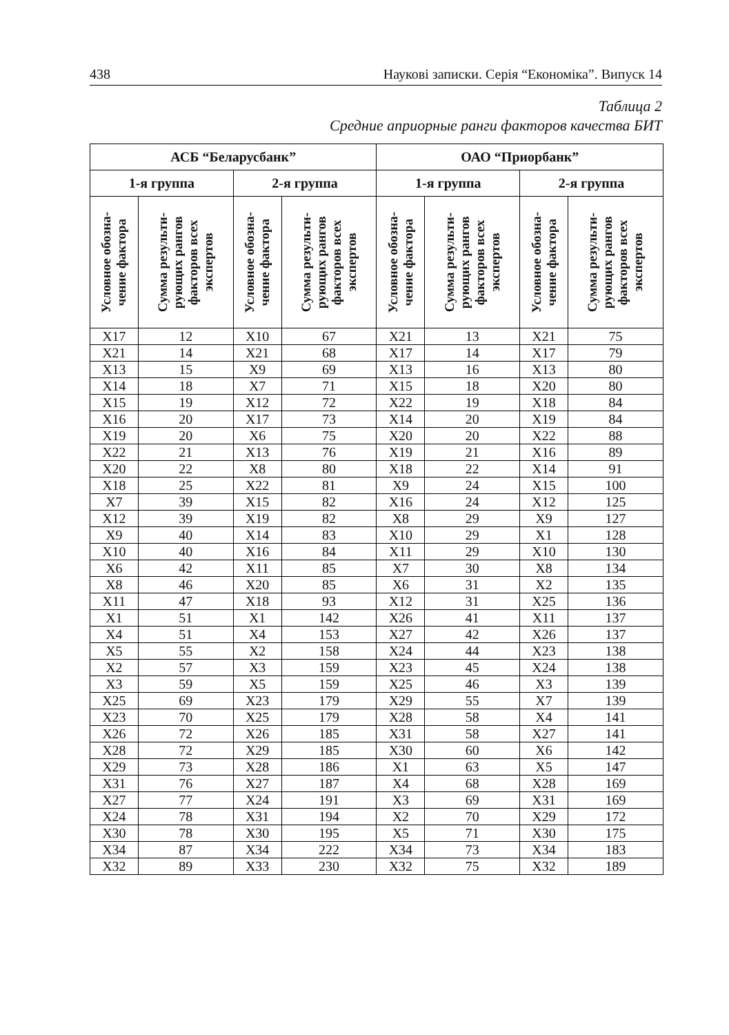438 Наукові записки. Серія “Економіка”. Випуск 14
Таблица 2
Средние априорные ранги факторов качества БИТ
| АСБ “Беларусбанк” | | | | ОАО “Приорбанк” | | | |
| --- | --- | --- | --- | --- | --- | --- | --- |
| 1-я группа | | 2-я группа | | 1-я группа | | 2-я группа | |
| Условное обозна- чение фактора | Сумма результи- рующих рангов факторов всех экспертов | Условное обозна- чение фактора | Сумма результи- рующих рангов факторов всех экспертов | Условное обозна- чение фактора | Сумма результи- рующих рангов факторов всех экспертов | Условное обозна- чение фактора | Сумма результи- рующих рангов факторов всех экспертов |
| X17 | 12 | X10 | 67 | X21 | 13 | X21 | 75 |
| X21 | 14 | X21 | 68 | X17 | 14 | X17 | 79 |
| X13 | 15 | X9 | 69 | X13 | 16 | X13 | 80 |
| X14 | 18 | X7 | 71 | X15 | 18 | X20 | 80 |
| X15 | 19 | X12 | 72 | X22 | 19 | X18 | 84 |
| X16 | 20 | X17 | 73 | X14 | 20 | X19 | 84 |
| X19 | 20 | X6 | 75 | X20 | 20 | X22 | 88 |
| X22 | 21 | X13 | 76 | X19 | 21 | X16 | 89 |
| X20 | 22 | X8 | 80 | X18 | 22 | X14 | 91 |
| X18 | 25 | X22 | 81 | X9 | 24 | X15 | 100 |
| X7 | 39 | X15 | 82 | X16 | 24 | X12 | 125 |
| X12 | 39 | X19 | 82 | X8 | 29 | X9 | 127 |
| X9 | 40 | X14 | 83 | X10 | 29 | X1 | 128 |
| X10 | 40 | X16 | 84 | X11 | 29 | X10 | 130 |
| X6 | 42 | X11 | 85 | X7 | 30 | X8 | 134 |
| X8 | 46 | X20 | 85 | X6 | 31 | X2 | 135 |
| X11 | 47 | X18 | 93 | X12 | 31 | X25 | 136 |
| X1 | 51 | X1 | 142 | X26 | 41 | X11 | 137 |
| X4 | 51 | X4 | 153 | X27 | 42 | X26 | 137 |
| X5 | 55 | X2 | 158 | X24 | 44 | X23 | 138 |
| X2 | 57 | X3 | 159 | X23 | 45 | X24 | 138 |
| X3 | 59 | X5 | 159 | X25 | 46 | X3 | 139 |
| X25 | 69 | X23 | 179 | X29 | 55 | X7 | 139 |
| X23 | 70 | X25 | 179 | X28 | 58 | X4 | 141 |
| X26 | 72 | X26 | 185 | X31 | 58 | X27 | 141 |
| X28 | 72 | X29 | 185 | X30 | 60 | X6 | 142 |
| X29 | 73 | X28 | 186 | X1 | 63 | X5 | 147 |
| X31 | 76 | X27 | 187 | X4 | 68 | X28 | 169 |
| X27 | 77 | X24 | 191 | X3 | 69 | X31 | 169 |
| X24 | 78 | X31 | 194 | X2 | 70 | X29 | 172 |
| X30 | 78 | X30 | 195 | X5 | 71 | X30 | 175 |
| X34 | 87 | X34 | 222 | X34 | 73 | X34 | 183 |
| X32 | 89 | X33 | 230 | X32 | 75 | X32 | 189 |